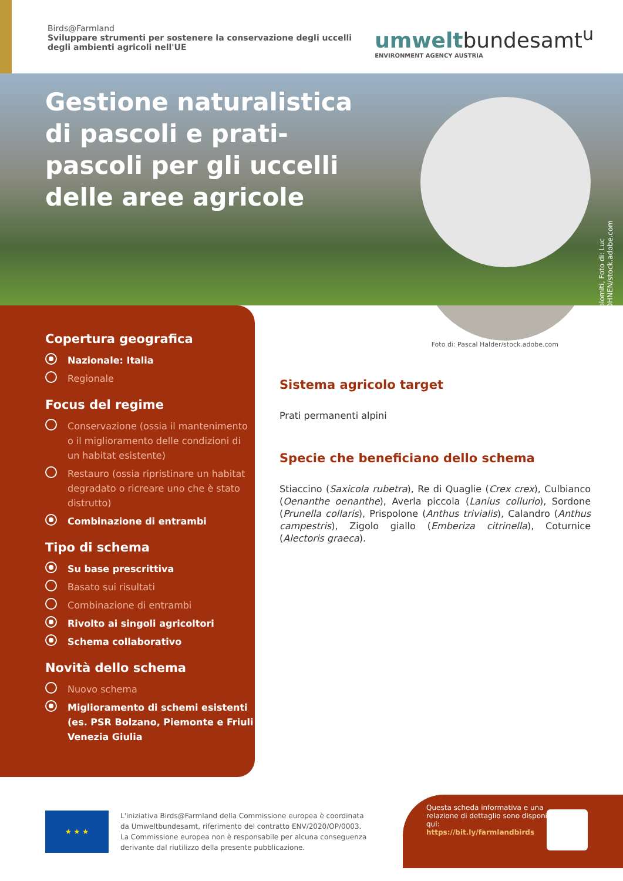Birds@Farmland
Sviluppare strumenti per sostenere la conservazione degli uccelli degli ambienti agricoli nell'UE
umweltbundesamt<sup>u</sup>
ENVIRONMENT AGENCY AUSTRIA
Gestione naturalistica di pascoli e prati-pascoli per gli uccelli delle aree agricole
Dolomiti, Foto di: Luc KOHNEN/stock.adobe.com
Copertura geografica
Nazionale: Italia
Regionale
Focus del regime
Conservazione (ossia il mantenimento o il miglioramento delle condizioni di un habitat esistente)
Restauro (ossia ripristinare un habitat degradato o ricreare uno che è stato distrutto)
Combinazione di entrambi
Tipo di schema
Su base prescrittiva
Basato sui risultati
Combinazione di entrambi
Rivolto ai singoli agricoltori
Schema collaborativo
Novità dello schema
Nuovo schema
Miglioramento di schemi esistenti (es. PSR Bolzano, Piemonte e Friuli Venezia Giulia
Foto di: Pascal Halder/stock.adobe.com
Sistema agricolo target
Prati permanenti alpini
Specie che beneficiano dello schema
Stiaccino (Saxicola rubetra), Re di Quaglie (Crex crex), Culbianco (Oenanthe oenanthe), Averla piccola (Lanius collurio), Sordone (Prunella collaris), Prispolone (Anthus trivialis), Calandro (Anthus campestris), Zigolo giallo (Emberiza citrinella), Coturnice (Alectoris graeca).
★ ★ ★
L'iniziativa Birds@Farmland della Commissione europea è coordinata da Umweltbundesamt, riferimento del contratto ENV/2020/OP/0003. La Commissione europea non è responsabile per alcuna conseguenza derivante dal riutilizzo della presente pubblicazione.
Questa scheda informativa e una relazione di dettaglio sono disponibili qui:
https://bit.ly/farmlandbirds